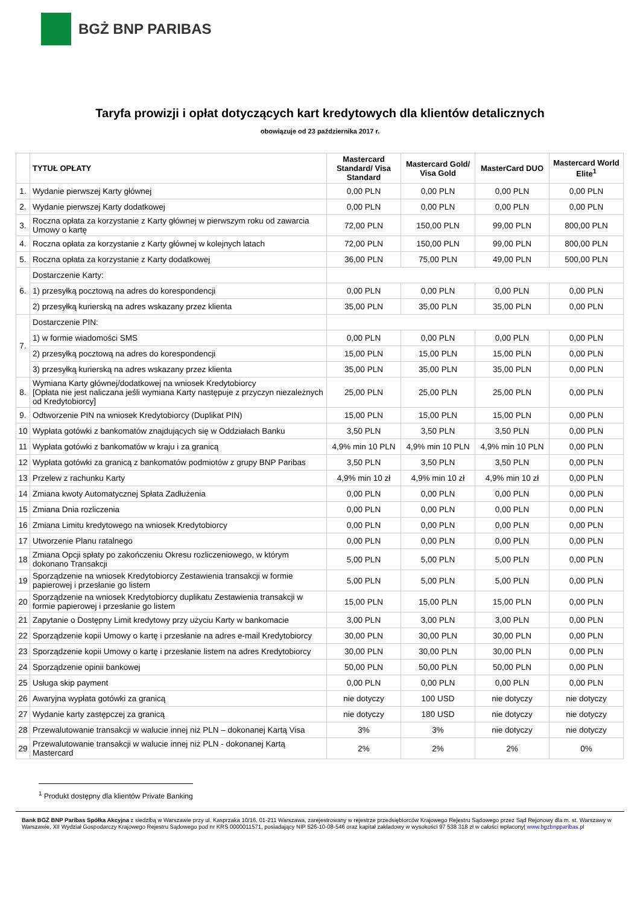BGŻ BNP PARIBAS
Taryfa prowizji i opłat dotyczących kart kredytowych dla klientów detalicznych
obowiązuje od 23 października 2017 r.
| | TYTUŁ OPŁATY | Mastercard Standard/ Visa Standard | Mastercard Gold/ Visa Gold | MasterCard DUO | Mastercard World Elite<sup>1</sup> |
| --- | --- | --- | --- | --- | --- |
| 1. | Wydanie pierwszej Karty głównej | 0,00 PLN | 0,00 PLN | 0,00 PLN | 0,00 PLN |
| 2. | Wydanie pierwszej Karty dodatkowej | 0,00 PLN | 0,00 PLN | 0,00 PLN | 0,00 PLN |
| 3. | Roczna opłata za korzystanie z Karty głównej w pierwszym roku od zawarcia Umowy o kartę | 72,00 PLN | 150,00 PLN | 99,00 PLN | 800,00 PLN |
| 4. | Roczna opłata za korzystanie z Karty głównej w kolejnych latach | 72,00 PLN | 150,00 PLN | 99,00 PLN | 800,00 PLN |
| 5. | Roczna opłata za korzystanie z Karty dodatkowej | 36,00 PLN | 75,00 PLN | 49,00 PLN | 500,00 PLN |
| 6. | Dostarczenie Karty: | | | | |
| | 1) przesyłką pocztową na adres do korespondencji | 0,00 PLN | 0,00 PLN | 0,00 PLN | 0,00 PLN |
| | 2) przesyłką kurierską na adres wskazany przez klienta | 35,00 PLN | 35,00 PLN | 35,00 PLN | 0,00 PLN |
| 7. | Dostarczenie PIN: | | | | |
| | 1) w formie wiadomości SMS | 0,00 PLN | 0,00 PLN | 0,00 PLN | 0,00 PLN |
| | 2) przesyłką pocztową na adres do korespondencji | 15,00 PLN | 15,00 PLN | 15,00 PLN | 0,00 PLN |
| | 3) przesyłką kurierską na adres wskazany przez klienta | 35,00 PLN | 35,00 PLN | 35,00 PLN | 0,00 PLN |
| 8. | Wymiana Karty głównej/dodatkowej na wniosek Kredytobiorcy [Opłata nie jest naliczana jeśli wymiana Karty następuje z przyczyn niezależnych od Kredytobiorcy] | 25,00 PLN | 25,00 PLN | 25,00 PLN | 0,00 PLN |
| 9. | Odtworzenie PIN na wniosek Kredytobiorcy (Duplikat PIN) | 15,00 PLN | 15,00 PLN | 15,00 PLN | 0,00 PLN |
| 10 | Wypłata gotówki z bankomatów znajdujących się w Oddziałach Banku | 3,50 PLN | 3,50 PLN | 3,50 PLN | 0,00 PLN |
| 11 | Wypłata gotówki z bankomatów w kraju i za granicą | 4,9% min 10 PLN | 4,9% min 10 PLN | 4,9% min 10 PLN | 0,00 PLN |
| 12 | Wypłata gotówki za granicą z bankomatów podmiotów z grupy BNP Paribas | 3,50 PLN | 3,50 PLN | 3,50 PLN | 0,00 PLN |
| 13 | Przelew z rachunku Karty | 4,9% min 10 zł | 4,9% min 10 zł | 4,9% min 10 zł | 0,00 PLN |
| 14 | Zmiana kwoty Automatycznej Spłata Zadłużenia | 0,00 PLN | 0,00 PLN | 0,00 PLN | 0,00 PLN |
| 15 | Zmiana Dnia rozliczenia | 0,00 PLN | 0,00 PLN | 0,00 PLN | 0,00 PLN |
| 16 | Zmiana Limitu kredytowego na wniosek Kredytobiorcy | 0,00 PLN | 0,00 PLN | 0,00 PLN | 0,00 PLN |
| 17 | Utworzenie Planu ratalnego | 0,00 PLN | 0,00 PLN | 0,00 PLN | 0,00 PLN |
| 18 | Zmiana Opcji spłaty po zakończeniu Okresu rozliczeniowego, w którym dokonano Transakcji | 5,00 PLN | 5,00 PLN | 5,00 PLN | 0,00 PLN |
| 19 | Sporządzenie na wniosek Kredytobiorcy Zestawienia transakcji w formie papierowej i przesłanie go listem | 5,00 PLN | 5,00 PLN | 5,00 PLN | 0,00 PLN |
| 20 | Sporządzenie na wniosek Kredytobiorcy duplikatu Zestawienia transakcji w formie papierowej i przesłanie go listem | 15,00 PLN | 15,00 PLN | 15,00 PLN | 0,00 PLN |
| 21 | Zapytanie o Dostępny Limit kredytowy przy użyciu Karty w bankomacie | 3,00 PLN | 3,00 PLN | 3,00 PLN | 0,00 PLN |
| 22 | Sporządzenie kopii Umowy o kartę i przesłanie na adres e-mail Kredytobiorcy | 30,00 PLN | 30,00 PLN | 30,00 PLN | 0,00 PLN |
| 23 | Sporządzenie kopii Umowy o kartę i przesłanie listem na adres Kredytobiorcy | 30,00 PLN | 30,00 PLN | 30,00 PLN | 0,00 PLN |
| 24 | Sporządzenie opinii bankowej | 50,00 PLN | 50,00 PLN | 50,00 PLN | 0,00 PLN |
| 25 | Usługa skip payment | 0,00 PLN | 0,00 PLN | 0,00 PLN | 0,00 PLN |
| 26 | Awaryjna wypłata gotówki za granicą | nie dotyczy | 100 USD | nie dotyczy | nie dotyczy |
| 27 | Wydanie karty zastępczej za granicą | nie dotyczy | 180 USD | nie dotyczy | nie dotyczy |
| 28 | Przewalutowanie transakcji w walucie innej niż PLN – dokonanej Kartą Visa | 3% | 3% | nie dotyczy | nie dotyczy |
| 29 | Przewalutowanie transakcji w walucie innej niż PLN - dokonanej Kartą Mastercard | 2% | 2% | 2% | 0% |
<sup>1</sup> Produkt dostępny dla klientów Private Banking
Bank BGŻ BNP Paribas Spółka Akcyjna z siedzibą w Warszawie przy ul. Kasprzaka 10/16, 01-211 Warszawa, zarejestrowany w rejestrze przedsiębiorców Krajowego Rejestru Sądowego przez Sąd Rejonowy dla m. st. Warszawy w Warszawie, XII Wydział Gospodarczy Krajowego Rejestru Sądowego pod nr KRS 0000011571, posiadający NIP 526-10-08-546 oraz kapitał zakładowy w wysokości 97 538 318 zł w całości wpłacony| www.bgzbnpparibas.pl